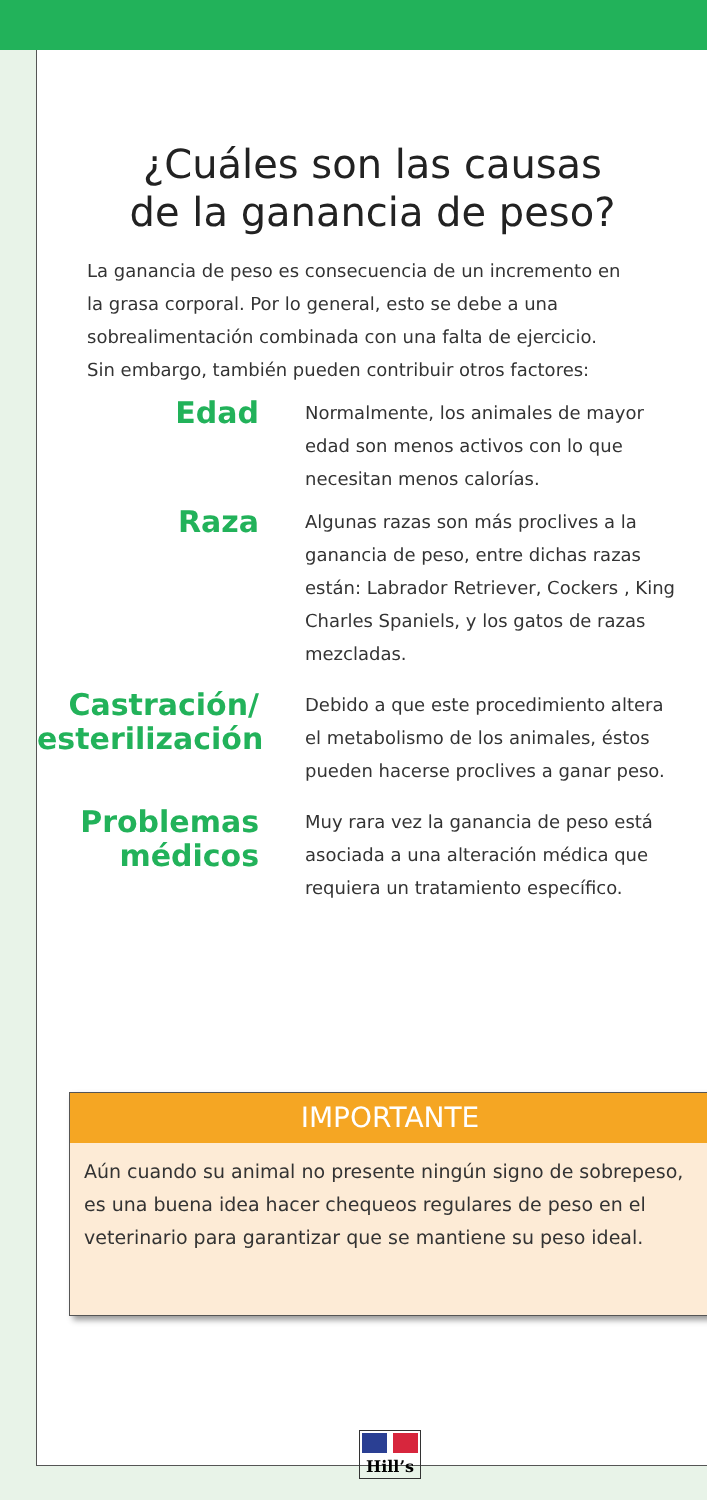¿Cuáles son las causas
de la ganancia de peso?
La ganancia de peso es consecuencia de un incremento en la grasa corporal. Por lo general, esto se debe a una sobrealimentación combinada con una falta de ejercicio. Sin embargo, también pueden contribuir otros factores:
Edad
Normalmente, los animales de mayor edad son menos activos con lo que necesitan menos calorías.
Raza
Algunas razas son más proclives a la ganancia de peso, entre dichas razas están: Labrador Retriever, Cockers , King Charles Spaniels, y los gatos de razas mezcladas.
Castración/ esterilización
Debido a que este procedimiento altera el metabolismo de los animales, éstos pueden hacerse proclives a ganar peso.
Problemas médicos
Muy rara vez la ganancia de peso está asociada a una alteración médica que requiera un tratamiento específico.
IMPORTANTE
Aún cuando su animal no presente ningún signo de sobrepeso, es una buena idea hacer chequeos regulares de peso en el veterinario para garantizar que se mantiene su peso ideal.
Hill’s